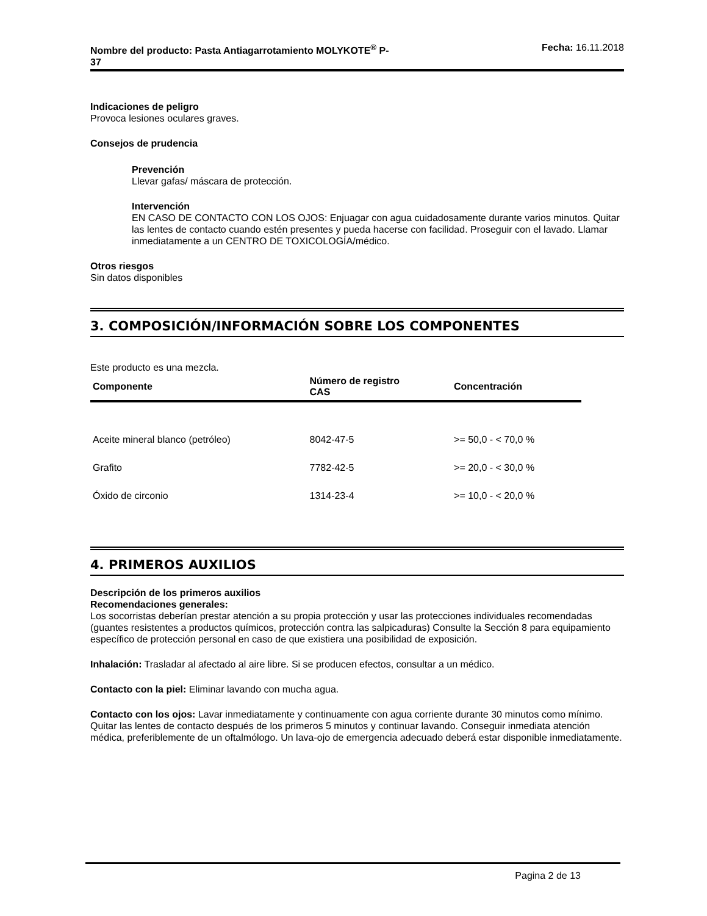Nombre del producto: Pasta Antiagarrotamiento MOLYKOTE<sup>®</sup> P-
37 Fecha: 16.11.2018
Indicaciones de peligro
Provoca lesiones oculares graves.
Consejos de prudencia
Prevención
Llevar gafas/ máscara de protección.
Intervención
EN CASO DE CONTACTO CON LOS OJOS: Enjuagar con agua cuidadosamente durante varios minutos. Quitar las lentes de contacto cuando estén presentes y pueda hacerse con facilidad. Proseguir con el lavado. Llamar inmediatamente a un CENTRO DE TOXICOLOGÍA/médico.
Otros riesgos
Sin datos disponibles
3. COMPOSICIÓN/INFORMACIÓN SOBRE LOS COMPONENTES
Este producto es una mezcla.
| Componente | Número de registro CAS | Concentración |
| --- | --- | --- |
| Aceite mineral blanco (petróleo) | 8042-47-5 | >= 50,0 - < 70,0 % |
| Grafito | 7782-42-5 | >= 20,0 - < 30,0 % |
| Óxido de circonio | 1314-23-4 | >= 10,0 - < 20,0 % |
4. PRIMEROS AUXILIOS
Descripción de los primeros auxilios
Recomendaciones generales:
Los socorristas deberían prestar atención a su propia protección y usar las protecciones individuales recomendadas (guantes resistentes a productos químicos, protección contra las salpicaduras) Consulte la Sección 8 para equipamiento específico de protección personal en caso de que existiera una posibilidad de exposición.
Inhalación: Trasladar al afectado al aire libre. Si se producen efectos, consultar a un médico.
Contacto con la piel: Eliminar lavando con mucha agua.
Contacto con los ojos: Lavar inmediatamente y continuamente con agua corriente durante 30 minutos como mínimo. Quitar las lentes de contacto después de los primeros 5 minutos y continuar lavando. Conseguir inmediata atención médica, preferiblemente de un oftalmólogo. Un lava-ojo de emergencia adecuado deberá estar disponible inmediatamente.
Pagina 2 de 13